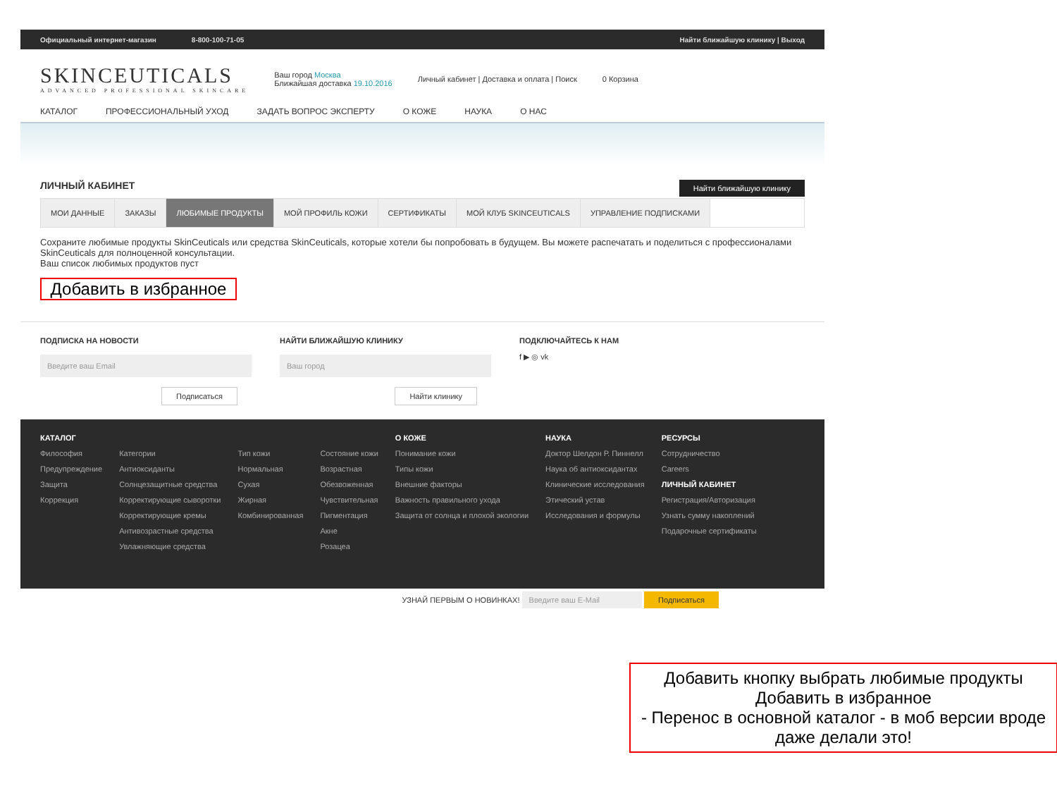Официальный интернет-магазин 8-800-100-71-05 Найти ближайшую клинику | Выход
SKINCEUTICALS
ADVANCED PROFESSIONAL SKINCARE
Ваш город Москва
Ближайшая доставка 19.10.2016
Личный кабинет | Доставка и оплата | Поиск
0 Корзина
КАТАЛОГ ПРОФЕССИОНАЛЬНЫЙ УХОД ЗАДАТЬ ВОПРОС ЭКСПЕРТУ О КОЖЕ НАУКА О НАС
Найти ближайшую клинику
ЛИЧНЫЙ КАБИНЕТ
МОИ ДАННЫЕ ЗАКАЗЫ ЛЮБИМЫЕ ПРОДУКТЫ МОЙ ПРОФИЛЬ КОЖИ СЕРТИФИКАТЫ МОЙ КЛУБ SKINCEUTICALS УПРАВЛЕНИЕ ПОДПИСКАМИ
Сохраните любимые продукты SkinCeuticals или средства SkinCeuticals, которые хотели бы попробовать в будущем. Вы можете распечатать и поделиться с профессионалами SkinCeuticals для полноценной консультации.
Ваш список любимых продуктов пуст
Добавить в избранное
ПОДПИСКА НА НОВОСТИ
Введите ваш Email
Подписаться
НАЙТИ БЛИЖАЙШУЮ КЛИНИКУ
Ваш город
Найти клинику
ПОДКЛЮЧАЙТЕСЬ К НАМ
f ▶ ◎ vk
КАТАЛОГ
Философия
Предупреждение
Защита
Коррекция
Категории
Антиоксиданты
Солнцезащитные средства
Корректирующие сыворотки
Корректирующие кремы
Антивозрастные средства
Увлажняющие средства
Тип кожи
Нормальная
Сухая
Жирная
Комбинированная
Состояние кожи
Возрастная
Обезвоженная
Чувствительная
Пигментация
Акне
Розацеа
О КОЖЕ
Понимание кожи
Типы кожи
Внешние факторы
Важность правильного ухода
Защита от солнца и плохой экологии
НАУКА
Доктор Шелдон Р. Пиннелл
Наука об антиоксидантах
Клинические исследования
Этический устав
Исследования и формулы
РЕСУРСЫ
Сотрудничество
Careers
ЛИЧНЫЙ КАБИНЕТ
Регистрация/Авторизация
Узнать сумму накоплений
Подарочные сертификаты
УЗНАЙ ПЕРВЫМ О НОВИНКАХ! Введите ваш E-Mail Подписаться
Добавить кнопку выбрать любимые продукты
Добавить в избранное
- Перенос в основной каталог - в моб версии вроде даже делали это!